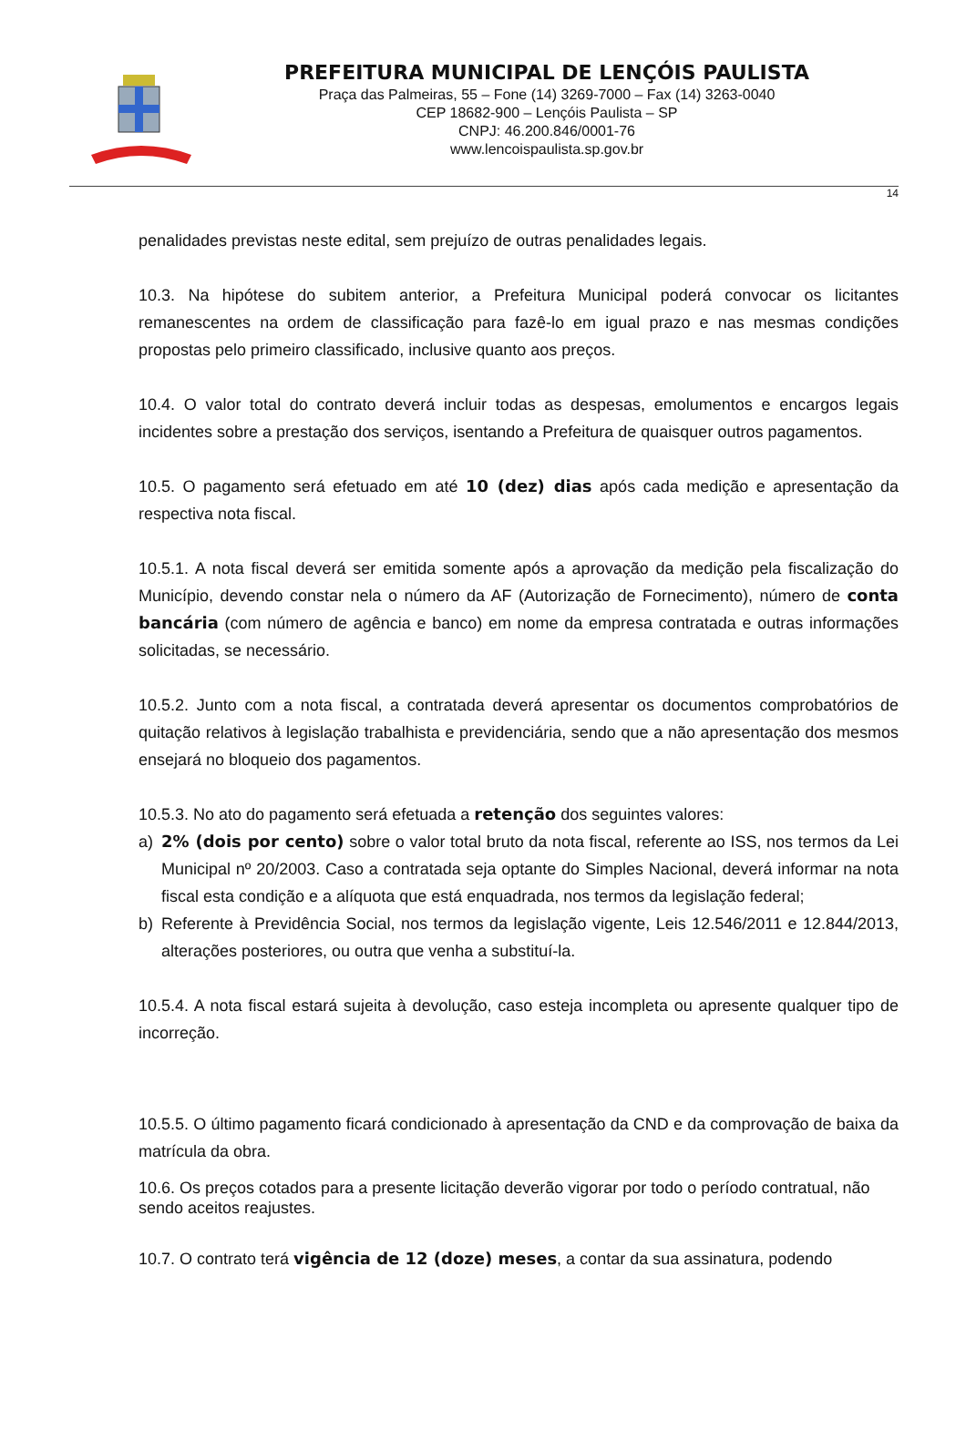PREFEITURA MUNICIPAL DE LENÇÓIS PAULISTA
Praça das Palmeiras, 55 – Fone (14) 3269-7000 – Fax (14) 3263-0040
CEP 18682-900 – Lençóis Paulista – SP
CNPJ: 46.200.846/0001-76
www.lencoispaulista.sp.gov.br
14
penalidades previstas neste edital, sem prejuízo de outras penalidades legais.
10.3. Na hipótese do subitem anterior, a Prefeitura Municipal poderá convocar os licitantes remanescentes na ordem de classificação para fazê-lo em igual prazo e nas mesmas condições propostas pelo primeiro classificado, inclusive quanto aos preços.
10.4. O valor total do contrato deverá incluir todas as despesas, emolumentos e encargos legais incidentes sobre a prestação dos serviços, isentando a Prefeitura de quaisquer outros pagamentos.
10.5. O pagamento será efetuado em até 10 (dez) dias após cada medição e apresentação da respectiva nota fiscal.
10.5.1. A nota fiscal deverá ser emitida somente após a aprovação da medição pela fiscalização do Município, devendo constar nela o número da AF (Autorização de Fornecimento), número de conta bancária (com número de agência e banco) em nome da empresa contratada e outras informações solicitadas, se necessário.
10.5.2. Junto com a nota fiscal, a contratada deverá apresentar os documentos comprobatórios de quitação relativos à legislação trabalhista e previdenciária, sendo que a não apresentação dos mesmos ensejará no bloqueio dos pagamentos.
10.5.3. No ato do pagamento será efetuada a retenção dos seguintes valores:
a) 2% (dois por cento) sobre o valor total bruto da nota fiscal, referente ao ISS, nos termos da Lei Municipal nº 20/2003. Caso a contratada seja optante do Simples Nacional, deverá informar na nota fiscal esta condição e a alíquota que está enquadrada, nos termos da legislação federal;
b) Referente à Previdência Social, nos termos da legislação vigente, Leis 12.546/2011 e 12.844/2013, alterações posteriores, ou outra que venha a substituí-la.
10.5.4. A nota fiscal estará sujeita à devolução, caso esteja incompleta ou apresente qualquer tipo de incorreção.
10.5.5. O último pagamento ficará condicionado à apresentação da CND e da comprovação de baixa da matrícula da obra.
10.6. Os preços cotados para a presente licitação deverão vigorar por todo o período contratual, não sendo aceitos reajustes.
10.7. O contrato terá vigência de 12 (doze) meses, a contar da sua assinatura, podendo